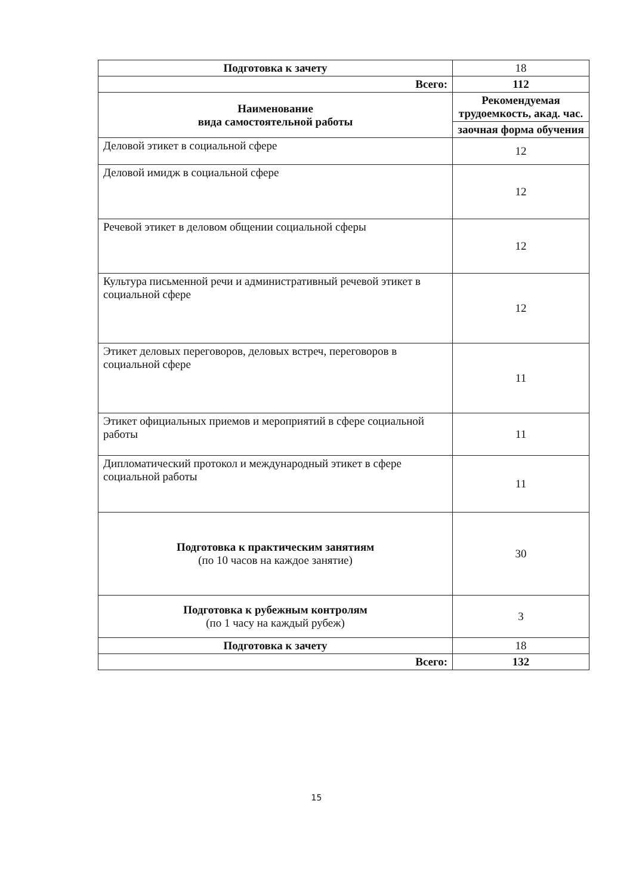| Подготовка к зачету | 18 |
| Всего: | 112 |
| Наименование вида самостоятельной работы | Рекомендуемая трудоемкость, акад. час. |
| | заочная форма обучения |
| Деловой этикет в социальной сфере | 12 |
| Деловой имидж в социальной сфере | 12 |
| Речевой этикет в деловом общении социальной сферы | 12 |
| Культура письменной речи и административный речевой этикет в социальной сфере | 12 |
| Этикет деловых переговоров, деловых встреч, переговоров в социальной сфере | 11 |
| Этикет официальных приемов и мероприятий в сфере социальной работы | 11 |
| Дипломатический протокол и международный этикет в сфере социальной работы | 11 |
| Подготовка к практическим занятиям (по 10 часов на каждое занятие) | 30 |
| Подготовка к рубежным контролям (по 1 часу на каждый рубеж) | 3 |
| Подготовка к зачету | 18 |
| Всего: | 132 |
15